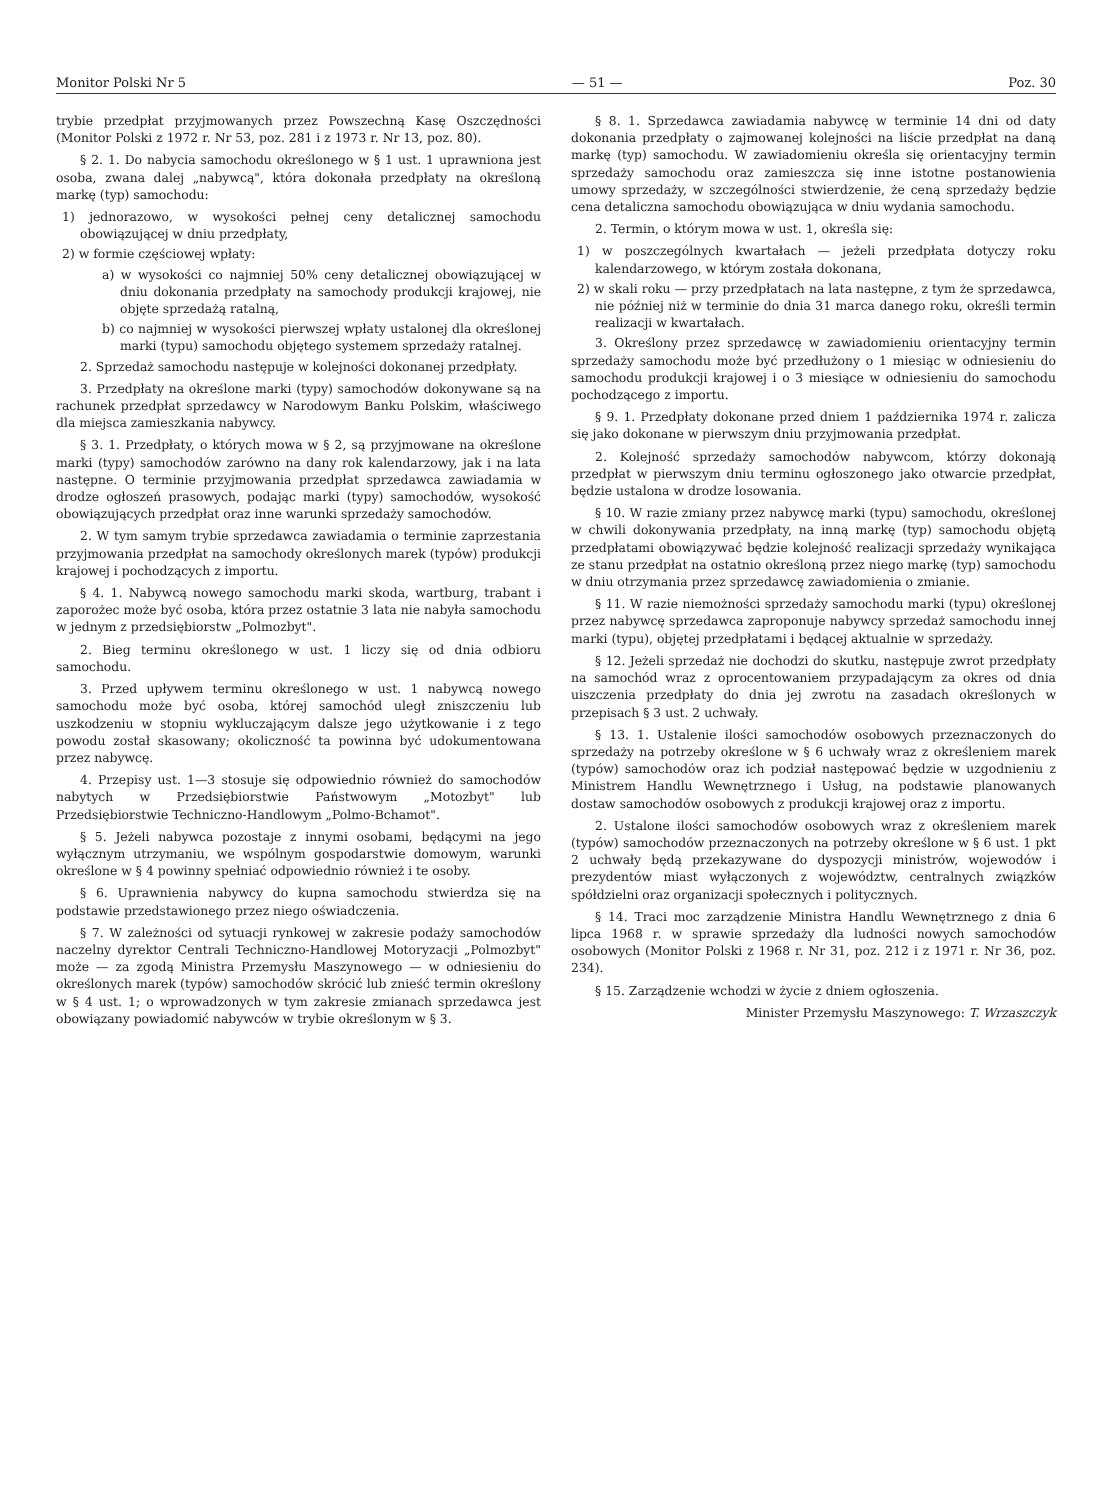Monitor Polski Nr 5 — 51 — Poz. 30
trybie przedpłat przyjmowanych przez Powszechną Kasę Oszczędności (Monitor Polski z 1972 r. Nr 53, poz. 281 i z 1973 r. Nr 13, poz. 80).
§ 2. 1. Do nabycia samochodu określonego w § 1 ust. 1 uprawniona jest osoba, zwana dalej „nabywcą", która dokonała przedpłaty na określoną markę (typ) samochodu:
1) jednorazowo, w wysokości pełnej ceny detalicznej samochodu obowiązującej w dniu przedpłaty,
2) w formie częściowej wpłaty:
a) w wysokości co najmniej 50% ceny detalicznej obowiązującej w dniu dokonania przedpłaty na samochody produkcji krajowej, nie objęte sprzedażą ratalną,
b) co najmniej w wysokości pierwszej wpłaty ustalonej dla określonej marki (typu) samochodu objętego systemem sprzedaży ratalnej.
2. Sprzedaż samochodu następuje w kolejności dokonanej przedpłaty.
3. Przedpłaty na określone marki (typy) samochodów dokonywane są na rachunek przedpłat sprzedawcy w Narodowym Banku Polskim, właściwego dla miejsca zamieszkania nabywcy.
§ 3. 1. Przedpłaty, o których mowa w § 2, są przyjmowane na określone marki (typy) samochodów zarówno na dany rok kalendarzowy, jak i na lata następne. O terminie przyjmowania przedpłat sprzedawca zawiadamia w drodze ogłoszeń prasowych, podając marki (typy) samochodów, wysokość obowiązujących przedpłat oraz inne warunki sprzedaży samochodów.
2. W tym samym trybie sprzedawca zawiadamia o terminie zaprzestania przyjmowania przedpłat na samochody określonych marek (typów) produkcji krajowej i pochodzących z importu.
§ 4. 1. Nabywcą nowego samochodu marki skoda, wartburg, trabant i zaporożec może być osoba, która przez ostatnie 3 lata nie nabyła samochodu w jednym z przedsiębiorstw „Polmozbyt".
2. Bieg terminu określonego w ust. 1 liczy się od dnia odbioru samochodu.
3. Przed upływem terminu określonego w ust. 1 nabywcą nowego samochodu może być osoba, której samochód uległ zniszczeniu lub uszkodzeniu w stopniu wykluczającym dalsze jego użytkowanie i z tego powodu został skasowany; okoliczność ta powinna być udokumentowana przez nabywcę.
4. Przepisy ust. 1—3 stosuje się odpowiednio również do samochodów nabytych w Przedsiębiorstwie Państwowym „Motozbyt" lub Przedsiębiorstwie Techniczno-Handlowym „Polmo-Bchamot".
§ 5. Jeżeli nabywca pozostaje z innymi osobami, będącymi na jego wyłącznym utrzymaniu, we wspólnym gospodarstwie domowym, warunki określone w § 4 powinny spełniać odpowiednio również i te osoby.
§ 6. Uprawnienia nabywcy do kupna samochodu stwierdza się na podstawie przedstawionego przez niego oświadczenia.
§ 7. W zależności od sytuacji rynkowej w zakresie podaży samochodów naczelny dyrektor Centrali Techniczno-Handlowej Motoryzacji „Polmozbyt" może — za zgodą Ministra Przemysłu Maszynowego — w odniesieniu do określonych marek (typów) samochodów skrócić lub znieść termin określony w § 4 ust. 1; o wprowadzonych w tym zakresie zmianach sprzedawca jest obowiązany powiadomić nabywców w trybie określonym w § 3.
§ 8. 1. Sprzedawca zawiadamia nabywcę w terminie 14 dni od daty dokonania przedpłaty o zajmowanej kolejności na liście przedpłat na daną markę (typ) samochodu. W zawiadomieniu określa się orientacyjny termin sprzedaży samochodu oraz zamieszcza się inne istotne postanowienia umowy sprzedaży, w szczególności stwierdzenie, że ceną sprzedaży będzie cena detaliczna samochodu obowiązująca w dniu wydania samochodu.
2. Termin, o którym mowa w ust. 1, określa się:
1) w poszczególnych kwartałach — jeżeli przedpłata dotyczy roku kalendarzowego, w którym została dokonana,
2) w skali roku — przy przedpłatach na lata następne, z tym że sprzedawca, nie później niż w terminie do dnia 31 marca danego roku, określi termin realizacji w kwartałach.
3. Określony przez sprzedawcę w zawiadomieniu orientacyjny termin sprzedaży samochodu może być przedłużony o 1 miesiąc w odniesieniu do samochodu produkcji krajowej i o 3 miesiące w odniesieniu do samochodu pochodzącego z importu.
§ 9. 1. Przedpłaty dokonane przed dniem 1 października 1974 r. zalicza się jako dokonane w pierwszym dniu przyjmowania przedpłat.
2. Kolejność sprzedaży samochodów nabywcom, którzy dokonają przedpłat w pierwszym dniu terminu ogłoszonego jako otwarcie przedpłat, będzie ustalona w drodze losowania.
§ 10. W razie zmiany przez nabywcę marki (typu) samochodu, określonej w chwili dokonywania przedpłaty, na inną markę (typ) samochodu objętą przedpłatami obowiązywać będzie kolejność realizacji sprzedaży wynikająca ze stanu przedpłat na ostatnio określoną przez niego markę (typ) samochodu w dniu otrzymania przez sprzedawcę zawiadomienia o zmianie.
§ 11. W razie niemożności sprzedaży samochodu marki (typu) określonej przez nabywcę sprzedawca zaproponuje nabywcy sprzedaż samochodu innej marki (typu), objętej przedpłatami i będącej aktualnie w sprzedaży.
§ 12. Jeżeli sprzedaż nie dochodzi do skutku, następuje zwrot przedpłaty na samochód wraz z oprocentowaniem przypadającym za okres od dnia uiszczenia przedpłaty do dnia jej zwrotu na zasadach określonych w przepisach § 3 ust. 2 uchwały.
§ 13. 1. Ustalenie ilości samochodów osobowych przeznaczonych do sprzedaży na potrzeby określone w § 6 uchwały wraz z określeniem marek (typów) samochodów oraz ich podział następować będzie w uzgodnieniu z Ministrem Handlu Wewnętrznego i Usług, na podstawie planowanych dostaw samochodów osobowych z produkcji krajowej oraz z importu.
2. Ustalone ilości samochodów osobowych wraz z określeniem marek (typów) samochodów przeznaczonych na potrzeby określone w § 6 ust. 1 pkt 2 uchwały będą przekazywane do dyspozycji ministrów, wojewodów i prezydentów miast wyłączonych z województw, centralnych związków spółdzielni oraz organizacji społecznych i politycznych.
§ 14. Traci moc zarządzenie Ministra Handlu Wewnętrznego z dnia 6 lipca 1968 r. w sprawie sprzedaży dla ludności nowych samochodów osobowych (Monitor Polski z 1968 r. Nr 31, poz. 212 i z 1971 r. Nr 36, poz. 234).
§ 15. Zarządzenie wchodzi w życie z dniem ogłoszenia.
Minister Przemysłu Maszynowego: T. Wrzaszczyk